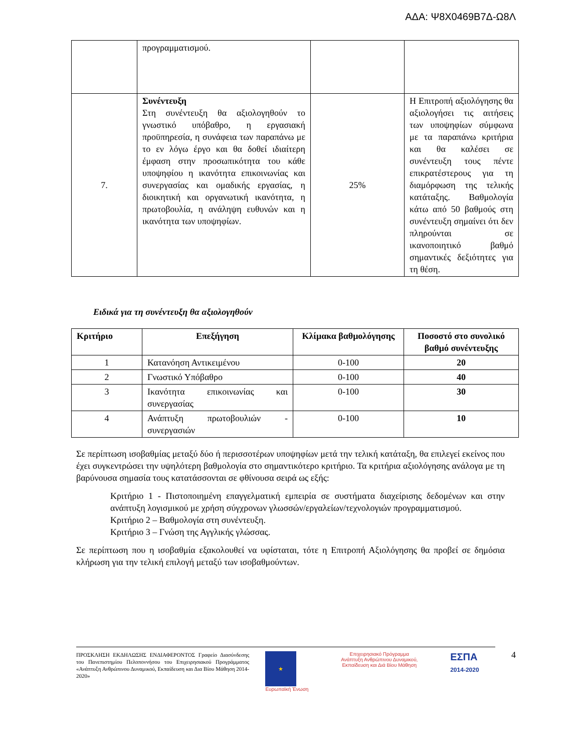ΑΔΑ: Ψ8Χ0469Β7Δ-Ω8Λ
| | προγραμματισμού. | | |
| 7. | Συνέντευξη Στη συνέντευξη θα αξιολογηθούν το γνωστικό υπόβαθρο, η εργασιακή προϋπηρεσία, η συνάφεια των παραπάνω με το εν λόγω έργο και θα δοθεί ιδιαίτερη έμφαση στην προσωπικότητα του κάθε υποψηφίου η ικανότητα επικοινωνίας και συνεργασίας και ομαδικής εργασίας, η διοικητική και οργανωτική ικανότητα, η πρωτοβουλία, η ανάληψη ευθυνών και η ικανότητα των υποψηφίων. | 25% | Η Επιτροπή αξιολόγησης θα αξιολογήσει τις αιτήσεις των υποψηφίων σύμφωνα με τα παραπάνω κριτήρια και θα καλέσει σε συνέντευξη τους πέντε επικρατέστερους για τη διαμόρφωση της τελικής κατάταξης. Βαθμολογία κάτω από 50 βαθμούς στη συνέντευξη σημαίνει ότι δεν πληρούνται σε ικανοποιητικό βαθμό σημαντικές δεξιότητες για τη θέση. |
Ειδικά για τη συνέντευξη θα αξιολογηθούν
| Κριτήριο | Επεξήγηση | Κλίμακα βαθμολόγησης | Ποσοστό στο συνολικό βαθμό συνέντευξης |
| --- | --- | --- | --- |
| 1 | Κατανόηση Αντικειμένου | 0-100 | 20 |
| 2 | Γνωστικό Υπόβαθρο | 0-100 | 40 |
| 3 | Ικανότητα επικοινωνίας και συνεργασίας | 0-100 | 30 |
| 4 | Ανάπτυξη πρωτοβουλιών - συνεργασιών | 0-100 | 10 |
Σε περίπτωση ισοβαθμίας μεταξύ δύο ή περισσοτέρων υποψηφίων μετά την τελική κατάταξη, θα επιλεγεί εκείνος που έχει συγκεντρώσει την υψηλότερη βαθμολογία στο σημαντικότερο κριτήριο. Τα κριτήρια αξιολόγησης ανάλογα με τη βαρύνουσα σημασία τους κατατάσσονται σε φθίνουσα σειρά ως εξής:
Κριτήριο 1 - Πιστοποιημένη επαγγελματική εμπειρία σε συστήματα διαχείρισης δεδομένων και στην ανάπτυξη λογισμικού με χρήση σύγχρονων γλωσσών/εργαλείων/τεχνολογιών προγραμματισμού.
Κριτήριο 2 – Βαθμολογία στη συνέντευξη.
Κριτήριο 3 – Γνώση της Αγγλικής γλώσσας.
Σε περίπτωση που η ισοβαθμία εξακολουθεί να υφίσταται, τότε η Επιτροπή Αξιολόγησης θα προβεί σε δημόσια κλήρωση για την τελική επιλογή μεταξύ των ισοβαθμούντων.
ΠΡΟΣΚΛΗΣΗ ΕΚΔΗΛΩΣΗΣ ΕΝΔΙΑΦΕΡΟΝΤΟΣ Γραφείο Διασύνδεσης του Πανεπιστημίου Πελοποννήσου του Επιχειρησιακού Προγράμματος «Ανάπτυξη Ανθρώπινου Δυναμικού, Εκπαίδευση και Δια Βίου Μάθηση 2014-2020»
★
Ευρωπαϊκή Ένωση
Επιχειρησιακό Πρόγραμμα
Ανάπτυξη Ανθρώπινου Δυναμικού,
Εκπαίδευση και Διά Βίου Μάθηση
ΕΣΠΑ
2014-2020
4